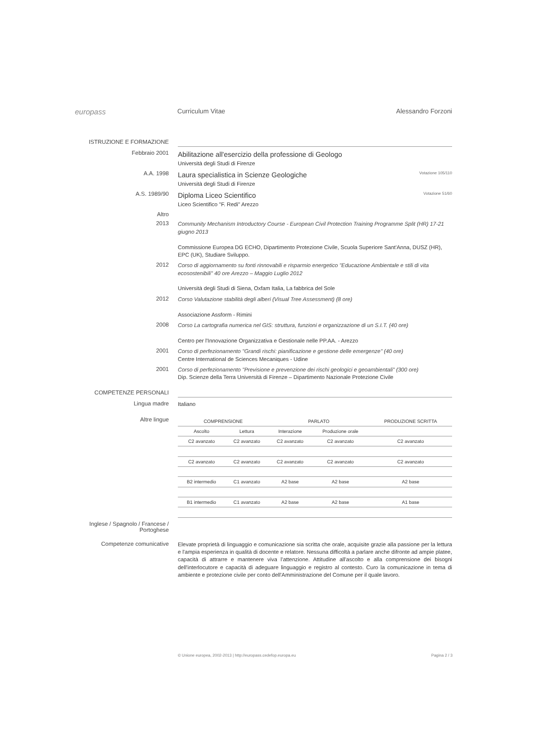europass
Curriculum Vitae Alessandro Forzoni
ISTRUZIONE E FORMAZIONE
Febbraio 2001
Abilitazione all'esercizio della professione di Geologo
Università degli Studi di Firenze
A.A. 1998
Laura specialistica in Scienze Geologiche Votazione 105/110
Università degli Studi di Firenze
A.S. 1989/90
Diploma Liceo Scientifico Votazione 51/60
Liceo Scientifico "F. Redi" Arezzo
Altro
2013
Community Mechanism Introductory Course - European Civil Protection Training Programme Split (HR) 17-21 giugno 2013
Commissione Europea DG ECHO, Dipartimento Protezione Civile, Scuola Superiore Sant'Anna, DUSZ (HR), EPC (UK), Studiare Sviluppo.
2012
Corso di aggiornamento su fonti rinnovabili e risparmio energetico "Educazione Ambientale e stili di vita ecosostenibili" 40 ore Arezzo – Maggio Luglio 2012
Università degli Studi di Siena, Oxfam Italia, La fabbrica del Sole
2012
Corso Valutazione stabilità degli alberi (Visual Tree Assessment) (8 ore)
Associazione Assform - Rimini
2008
Corso La cartografia numerica nel GIS: struttura, funzioni e organizzazione di un S.I.T. (40 ore)
Centro per l'Innovazione Organizzativa e Gestionale nelle PP.AA. - Arezzo
2001
Corso di perfezionamento "Grandi rischi: pianificazione e gestione delle emergenze" (40 ore)
Centre International de Sciences Mecaniques - Udine
2001
Corso di perfezionamento "Previsione e prevenzione dei rischi geologici e geoambientali" (300 ore)
Dip. Scienze della Terra Università di Firenze – Dipartimento Nazionale Protezione Civile
COMPETENZE PERSONALI
Lingua madre
Italiano
Altre lingue
| COMPRENSIONE | | PARLATO | | PRODUZIONE SCRITTA |
| --- | --- | --- | --- | --- |
| Ascolto | Lettura | Interazione | Produzione orale | |
| C2 avanzato | C2 avanzato | C2 avanzato | C2 avanzato | C2 avanzato |
| C2 avanzato | C2 avanzato | C2 avanzato | C2 avanzato | C2 avanzato |
| B2 intermedio | C1 avanzato | A2 base | A2 base | A2 base |
| B1 intermedio | C1 avanzato | A2 base | A2 base | A1 base |
Inglese Spagnolo Francese Portoghese
Inglese / Spagnolo / Francese / Portoghese
Competenze comunicative
Elevate proprietà di linguaggio e comunicazione sia scritta che orale, acquisite grazie alla passione per la lettura e l'ampia esperienza in qualità di docente e relatore. Nessuna difficoltà a parlare anche difronte ad ampie platee, capacità di attrarre e mantenere viva l'attenzione. Attitudine all'ascolto e alla comprensione dei bisogni dell'interlocutore e capacità di adeguare linguaggio e registro al contesto. Curo la comunicazione in tema di ambiente e protezione civile per conto dell'Amministrazione del Comune per il quale lavoro.
© Unione europea, 2002-2013 | http://europass.cedefop.europa.eu Pagina 2 / 3